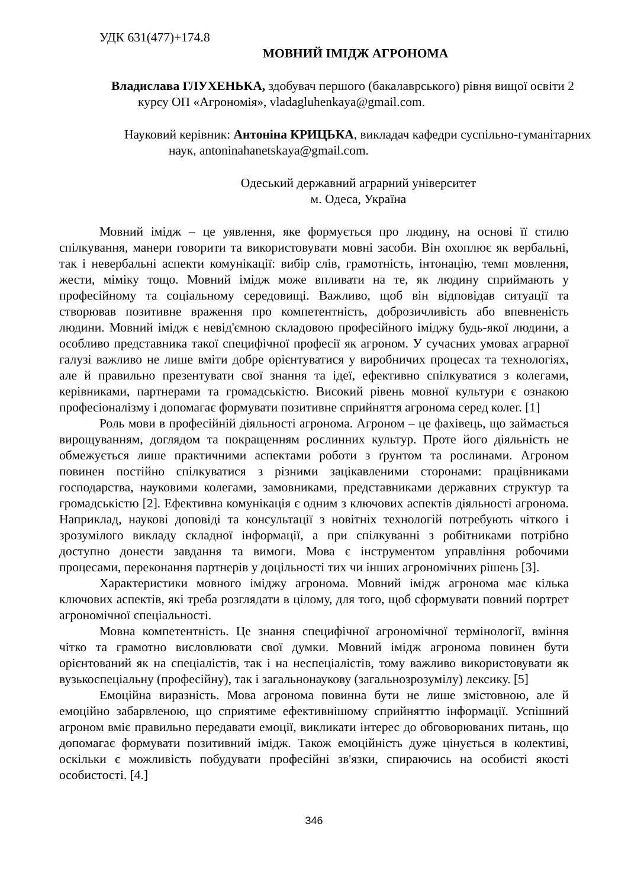УДК 631(477)+174.8
МОВНИЙ ІМІДЖ АГРОНОМА
Владислава ГЛУХЕНЬКА, здобувач першого (бакалаврського) рівня вищої освіти 2 курсу ОП «Агрономія», vladagluhenkaya@gmail.com.
Науковий керівник: Антоніна КРИЦЬКА, викладач кафедри суспільно-гуманітарних наук, antoninahanetskaya@gmail.com.
Одеський державний аграрний університет
м. Одеса, Україна
Мовний імідж – це уявлення, яке формується про людину, на основі її стилю спілкування, манери говорити та використовувати мовні засоби. Він охоплює як вербальні, так і невербальні аспекти комунікації: вибір слів, грамотність, інтонацію, темп мовлення, жести, міміку тощо. Мовний імідж може впливати на те, як людину сприймають у професійному та соціальному середовищі. Важливо, щоб він відповідав ситуації та створював позитивне враження про компетентність, доброзичливість або впевненість людини. Мовний імідж є невід'ємною складовою професійного іміджу будь-якої людини, а особливо представника такої специфічної професії як агроном. У сучасних умовах аграрної галузі важливо не лише вміти добре орієнтуватися у виробничих процесах та технологіях, але й правильно презентувати свої знання та ідеї, ефективно спілкуватися з колегами, керівниками, партнерами та громадськістю. Високий рівень мовної культури є ознакою професіоналізму і допомагає формувати позитивне сприйняття агронома серед колег. [1]
Роль мови в професійній діяльності агронома. Агроном – це фахівець, що займається вирощуванням, доглядом та покращенням рослинних культур. Проте його діяльність не обмежується лише практичними аспектами роботи з ґрунтом та рослинами. Агроном повинен постійно спілкуватися з різними зацікавленими сторонами: працівниками господарства, науковими колегами, замовниками, представниками державних структур та громадськістю [2]. Ефективна комунікація є одним з ключових аспектів діяльності агронома. Наприклад, наукові доповіді та консультації з новітніх технологій потребують чіткого і зрозумілого викладу складної інформації, а при спілкуванні з робітниками потрібно доступно донести завдання та вимоги. Мова є інструментом управління робочими процесами, переконання партнерів у доцільності тих чи інших агрономічних рішень [3].
Характеристики мовного іміджу агронома. Мовний імідж агронома має кілька ключових аспектів, які треба розглядати в цілому, для того, щоб сформувати повний портрет агрономічної спеціальності.
Мовна компетентність. Це знання специфічної агрономічної термінології, вміння чітко та грамотно висловлювати свої думки. Мовний імідж агронома повинен бути орієнтований як на спеціалістів, так і на неспеціалістів, тому важливо використовувати як вузькоспеціальну (професійну), так і загальнонаукову (загальнозрозумілу) лексику. [5]
Емоційна виразність. Мова агронома повинна бути не лише змістовною, але й емоційно забарвленою, що сприятиме ефективнішому сприйняттю інформації. Успішний агроном вміє правильно передавати емоції, викликати інтерес до обговорюваних питань, що допомагає формувати позитивний імідж. Також емоційність дуже цінується в колективі, оскільки є можливість побудувати професійні зв'язки, спираючись на особисті якості особистості. [4.]
346